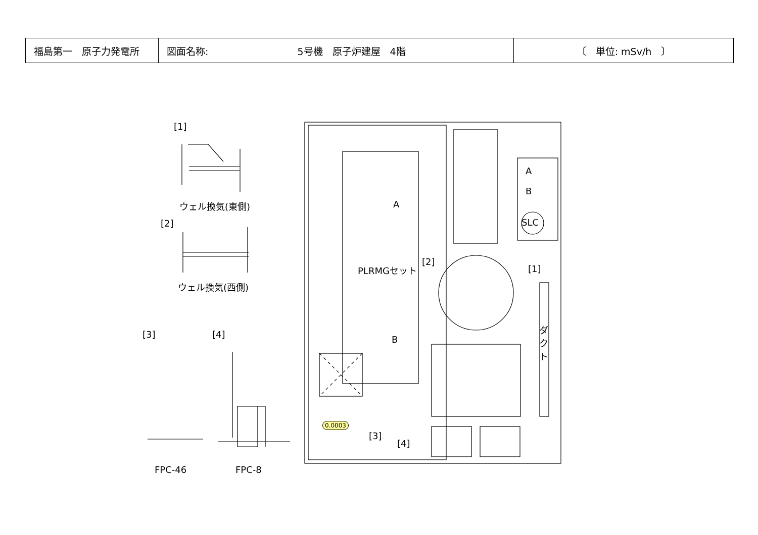| 福島第一 原子力発電所 | 図面名称: 5号機 原子炉建屋 4階 | 〔 単位: mSv/h 〕 |
[1]
ウェル換気(東側)
[2]
ウェル換気(西側)
[3] [4]
FPC-46 FPC-8
A
B
PLRMGセット
[2]
[1]
A
B
SLC
ダクト
0.0003
[3]
[4]